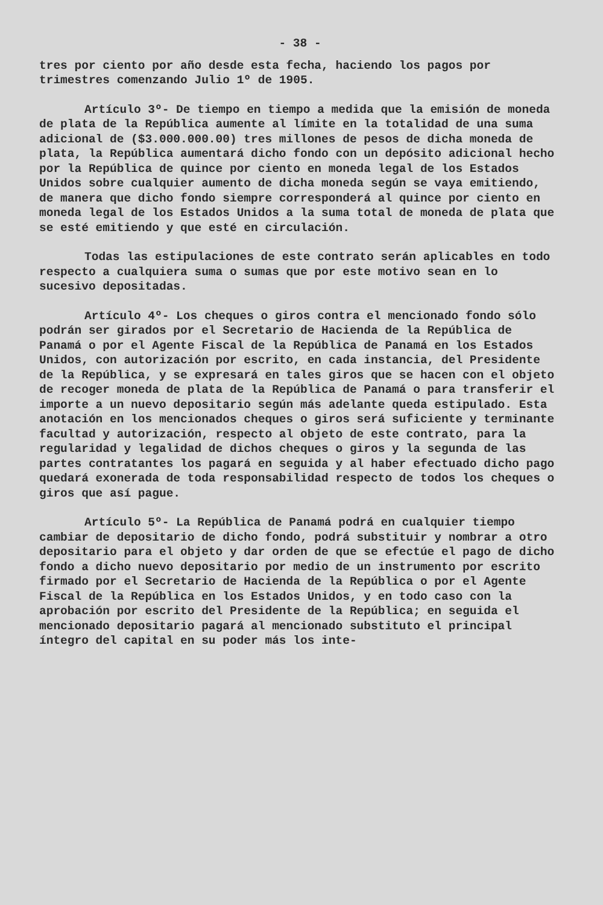- 38 -
tres por ciento por año desde esta fecha, haciendo los pagos por trimestres comenzando Julio 1º de 1905.
Artículo 3º- De tiempo en tiempo a medida que la emisión de moneda de plata de la República aumente al límite en la totalidad de una suma adicional de ($3.000.000.00) tres millones de pesos de dicha moneda de plata, la República aumentará dicho fondo con un depósito adicional hecho por la República de quince por ciento en moneda legal de los Estados Unidos sobre cualquier aumento de dicha moneda según se vaya emitiendo, de manera que dicho fondo siempre corresponderá al quince por ciento en moneda legal de los Estados Unidos a la suma total de moneda de plata que se esté emitiendo y que esté en circulación.
Todas las estipulaciones de este contrato serán aplicables en todo respecto a cualquiera suma o sumas que por este motivo sean en lo sucesivo depositadas.
Artículo 4º- Los cheques o giros contra el mencionado fondo sólo podrán ser girados por el Secretario de Hacienda de la República de Panamá o por el Agente Fiscal de la República de Panamá en los Estados Unidos, con autorización por escrito, en cada instancia, del Presidente de la República, y se expresará en tales giros que se hacen con el objeto de recoger moneda de plata de la República de Panamá o para transferir el importe a un nuevo depositario según más adelante queda estipulado. Esta anotación en los mencionados cheques o giros será suficiente y terminante facultad y autorización, respecto al objeto de este contrato, para la regularidad y legalidad de dichos cheques o giros y la segunda de las partes contratantes los pagará en seguida y al haber efectuado dicho pago quedará exonerada de toda responsabilidad respecto de todos los cheques o giros que así pague.
Artículo 5º- La República de Panamá podrá en cualquier tiempo cambiar de depositario de dicho fondo, podrá substituir y nombrar a otro depositario para el objeto y dar orden de que se efectúe el pago de dicho fondo a dicho nuevo depositario por medio de un instrumento por escrito firmado por el Secretario de Hacienda de la República o por el Agente Fiscal de la República en los Estados Unidos, y en todo caso con la aprobación por escrito del Presidente de la República; en seguida el mencionado depositario pagará al mencionado substituto el principal íntegro del capital en su poder más los inte-